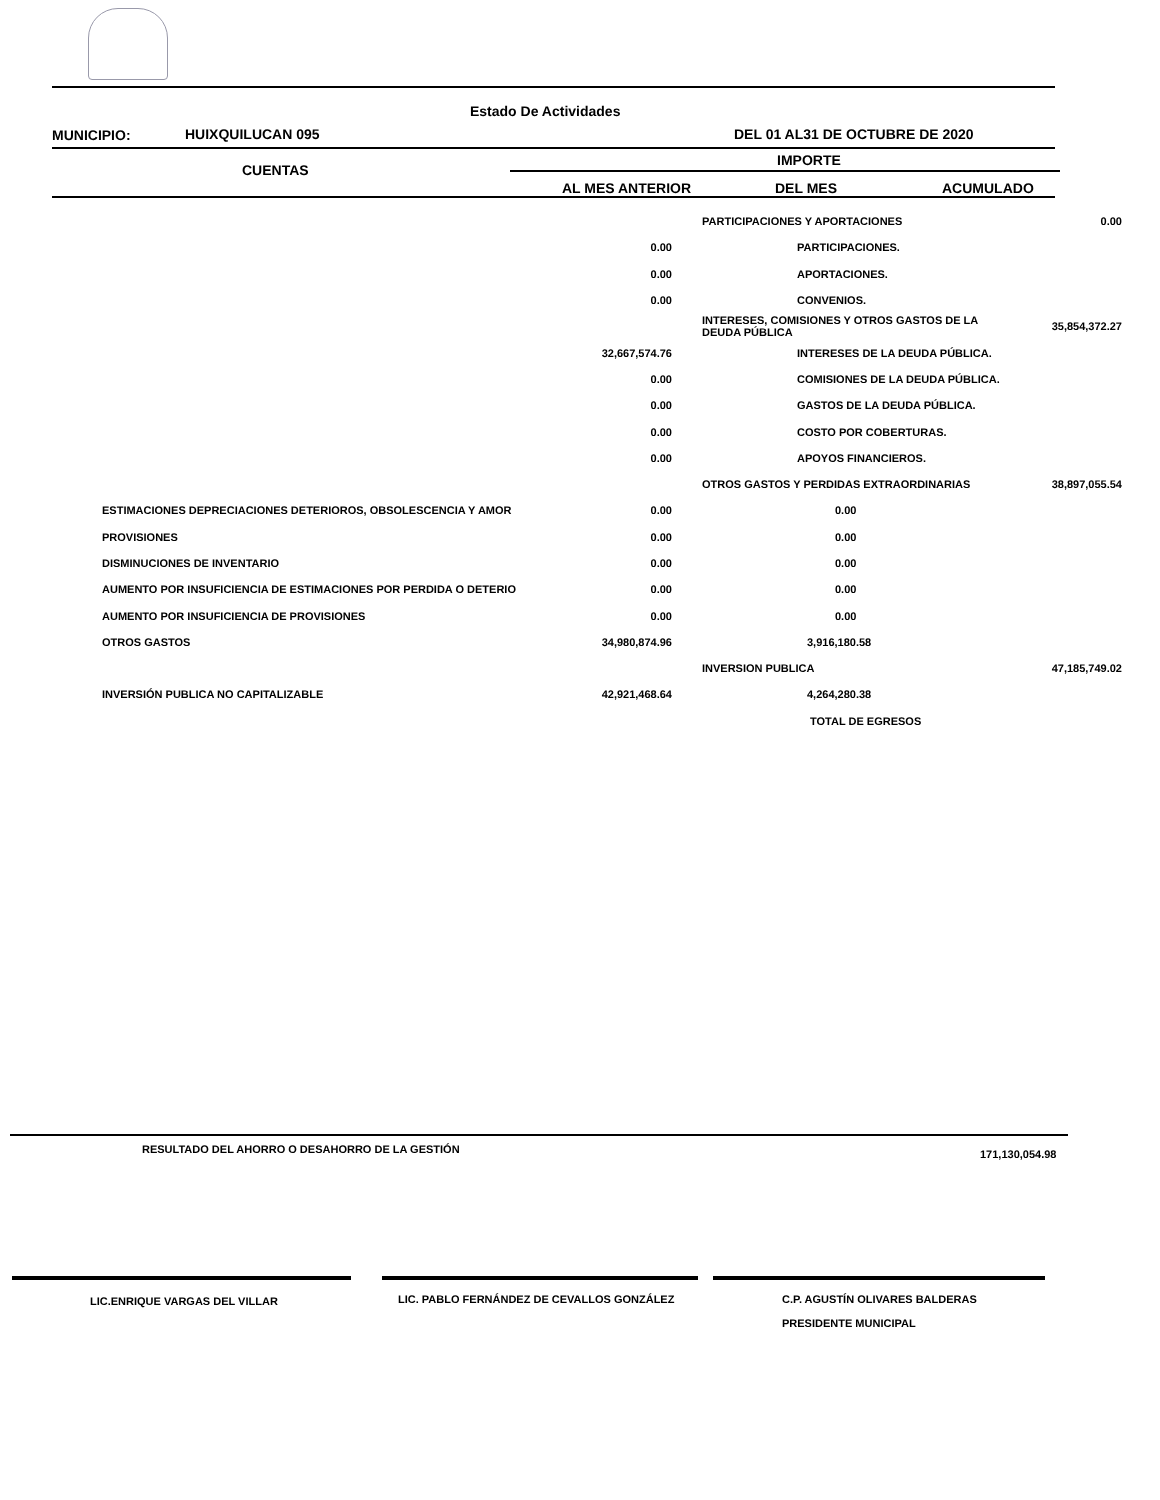Estado De Actividades
MUNICIPIO: HUIXQUILUCAN 095 DEL 01 AL31 DE OCTUBRE DE 2020
CUENTAS
IMPORTE
AL MES ANTERIOR DEL MES ACUMULADO
| | | PARTICIPACIONES Y APORTACIONES | 0.00 |
| | 0.00 | PARTICIPACIONES. | |
| | 0.00 | APORTACIONES. | |
| | 0.00 | CONVENIOS. | |
| | | INTERESES, COMISIONES Y OTROS GASTOS DE LA DEUDA PÚBLICA | 35,854,372.27 |
| | 32,667,574.76 | INTERESES DE LA DEUDA PÚBLICA. | |
| | 0.00 | COMISIONES DE LA DEUDA PÚBLICA. | |
| | 0.00 | GASTOS DE LA DEUDA PÚBLICA. | |
| | 0.00 | COSTO POR COBERTURAS. | |
| | 0.00 | APOYOS FINANCIEROS. | |
| | | OTROS GASTOS Y PERDIDAS EXTRAORDINARIAS | 38,897,055.54 |
| ESTIMACIONES DEPRECIACIONES DETERIOROS, OBSOLESCENCIA Y AMOR | 0.00 | 0.00 | |
| PROVISIONES | 0.00 | 0.00 | |
| DISMINUCIONES DE INVENTARIO | 0.00 | 0.00 | |
| AUMENTO POR INSUFICIENCIA DE ESTIMACIONES POR PERDIDA O DETERIO | 0.00 | 0.00 | |
| AUMENTO POR INSUFICIENCIA DE PROVISIONES | 0.00 | 0.00 | |
| OTROS GASTOS | 34,980,874.96 | 3,916,180.58 | |
| | | INVERSION PUBLICA | 47,185,749.02 |
| INVERSIÓN PUBLICA NO CAPITALIZABLE | 42,921,468.64 | 4,264,280.38 | |
| | | TOTAL DE EGRESOS | |
RESULTADO DEL AHORRO O DESAHORRO DE LA GESTIÓN
171,130,054.98
LIC.ENRIQUE VARGAS DEL VILLAR
LIC. PABLO FERNÁNDEZ DE CEVALLOS GONZÁLEZ
C.P. AGUSTÍN OLIVARES BALDERAS
PRESIDENTE MUNICIPAL